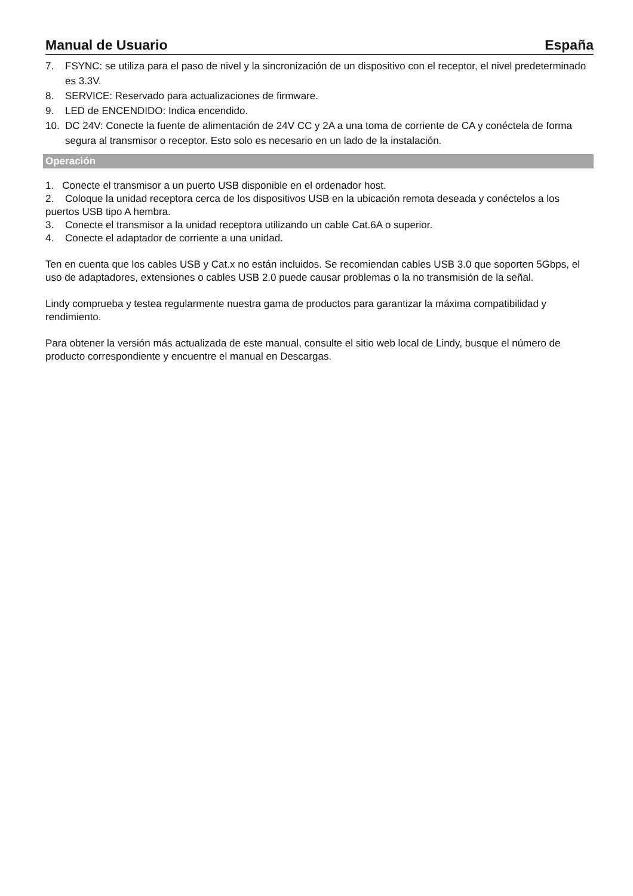Manual de Usuario España
7. FSYNC: se utiliza para el paso de nivel y la sincronización de un dispositivo con el receptor, el nivel predeterminado es 3.3V.
8. SERVICE: Reservado para actualizaciones de firmware.
9. LED de ENCENDIDO: Indica encendido.
10. DC 24V: Conecte la fuente de alimentación de 24V CC y 2A a una toma de corriente de CA y conéctela de forma segura al transmisor o receptor. Esto solo es necesario en un lado de la instalación.
Operación
1. Conecte el transmisor a un puerto USB disponible en el ordenador host.
2. Coloque la unidad receptora cerca de los dispositivos USB en la ubicación remota deseada y conéctelos a los puertos USB tipo A hembra.
3. Conecte el transmisor a la unidad receptora utilizando un cable Cat.6A o superior.
4. Conecte el adaptador de corriente a una unidad.
Ten en cuenta que los cables USB y Cat.x no están incluidos. Se recomiendan cables USB 3.0 que soporten 5Gbps, el uso de adaptadores, extensiones o cables USB 2.0 puede causar problemas o la no transmisión de la señal.
Lindy comprueba y testea regularmente nuestra gama de productos para garantizar la máxima compatibilidad y rendimiento.
Para obtener la versión más actualizada de este manual, consulte el sitio web local de Lindy, busque el número de producto correspondiente y encuentre el manual en Descargas.